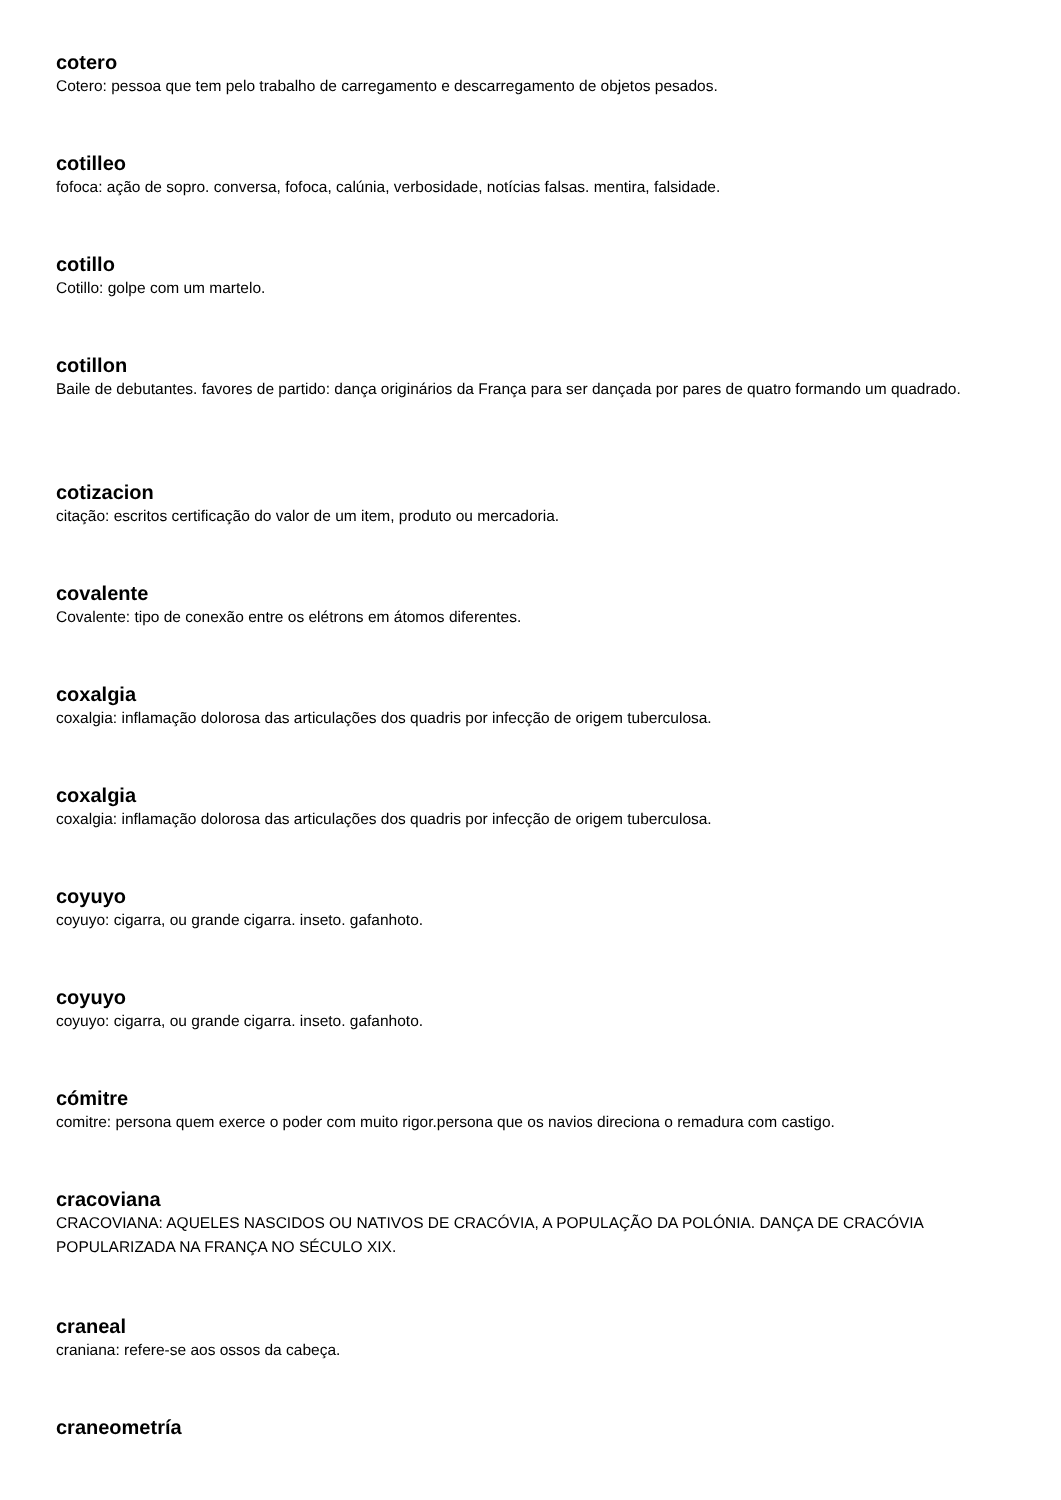cotero
Cotero: pessoa que tem pelo trabalho de carregamento e descarregamento de objetos pesados.
cotilleo
fofoca: ação de sopro. conversa, fofoca, calúnia, verbosidade, notícias falsas. mentira, falsidade.
cotillo
Cotillo: golpe com um martelo.
cotillon
Baile de debutantes. favores de partido: dança originários da França para ser dançada por pares de quatro formando um quadrado.
cotizacion
citação: escritos certificação do valor de um item, produto ou mercadoria.
covalente
Covalente: tipo de conexão entre os elétrons em átomos diferentes.
coxalgia
coxalgia: inflamação dolorosa das articulações dos quadris por infecção de origem tuberculosa.
coxalgia
coxalgia: inflamação dolorosa das articulações dos quadris por infecção de origem tuberculosa.
coyuyo
coyuyo: cigarra, ou grande cigarra. inseto. gafanhoto.
coyuyo
coyuyo: cigarra, ou grande cigarra. inseto. gafanhoto.
cómitre
comitre: persona quem exerce o poder com muito rigor.persona que os navios direciona o remadura com castigo.
cracoviana
CRACOVIANA: AQUELES NASCIDOS OU NATIVOS DE CRACÓVIA, A POPULAÇÃO DA POLÓNIA. DANÇA DE CRACÓVIA POPULARIZADA NA FRANÇA NO SÉCULO XIX.
craneal
craniana: refere-se aos ossos da cabeça.
craneometría